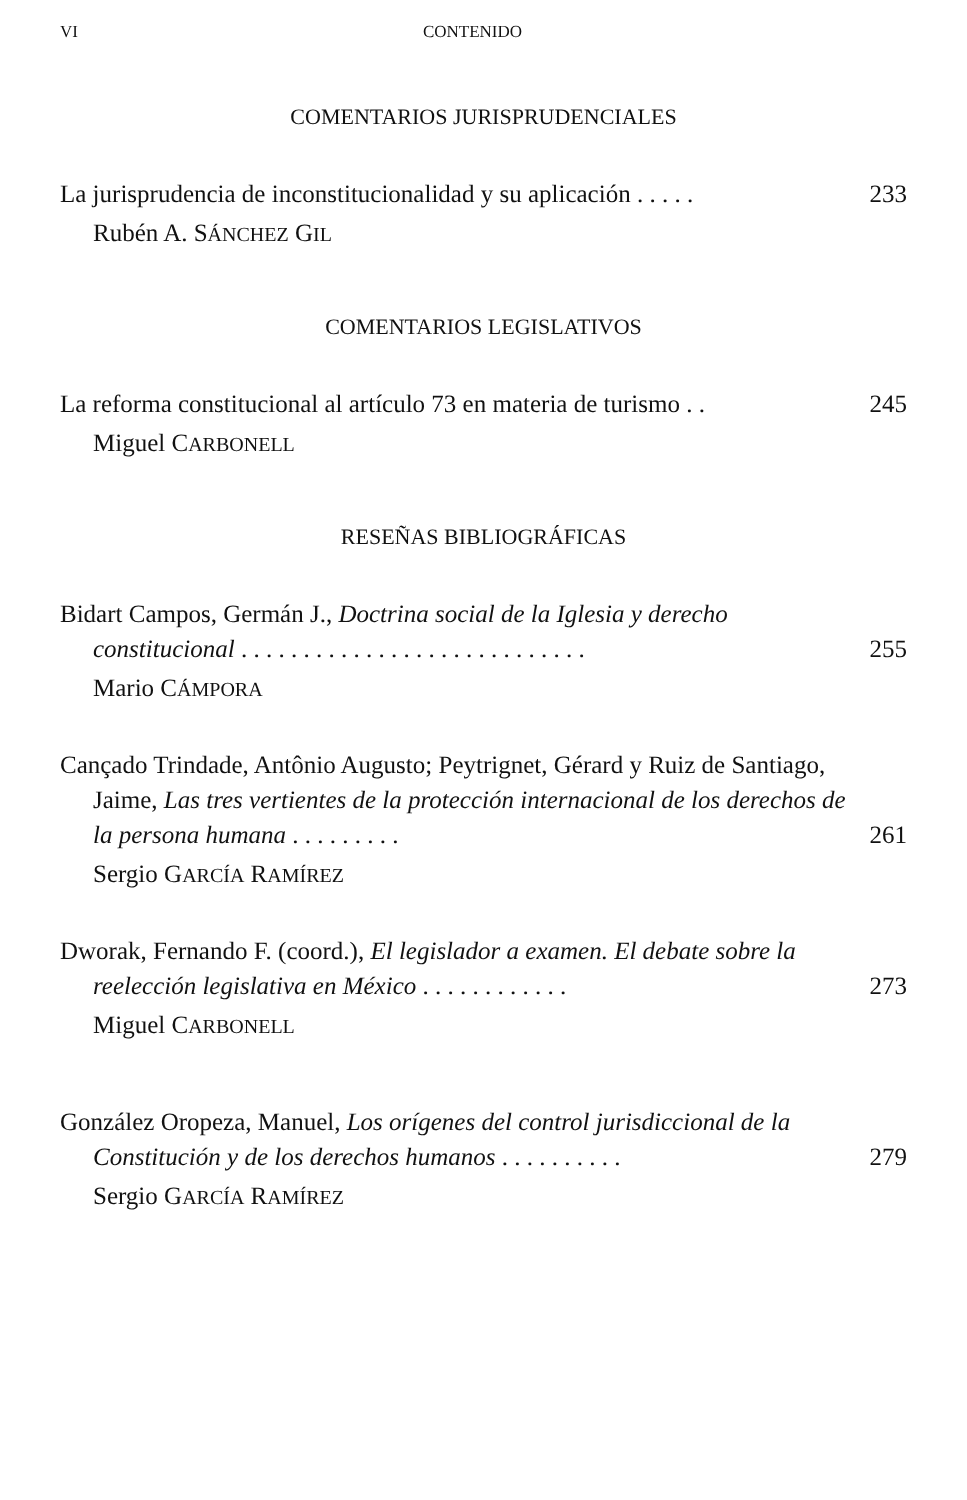VI CONTENIDO
COMENTARIOS JURISPRUDENCIALES
La jurisprudencia de inconstitucionalidad y su aplicación . . . . . 233
Rubén A. SÁNCHEZ GIL
COMENTARIOS LEGISLATIVOS
La reforma constitucional al artículo 73 en materia de turismo . . 245
Miguel CARBONELL
RESEÑAS BIBLIOGRÁFICAS
Bidart Campos, Germán J., Doctrina social de la Iglesia y derecho constitucional . . . . . . . . . . . . . . . . . . . . . . . . . . . . 255
Mario CÁMPORA
Cançado Trindade, Antônio Augusto; Peytrignet, Gérard y Ruiz de Santiago, Jaime, Las tres vertientes de la protección internacional de los derechos de la persona humana . . . . . . . . . 261
Sergio GARCÍA RAMÍREZ
Dworak, Fernando F. (coord.), El legislador a examen. El debate sobre la reelección legislativa en México . . . . . . . . . . . . 273
Miguel CARBONELL
González Oropeza, Manuel, Los orígenes del control jurisdiccional de la Constitución y de los derechos humanos . . . . . . . . . . 279
Sergio GARCÍA RAMÍREZ